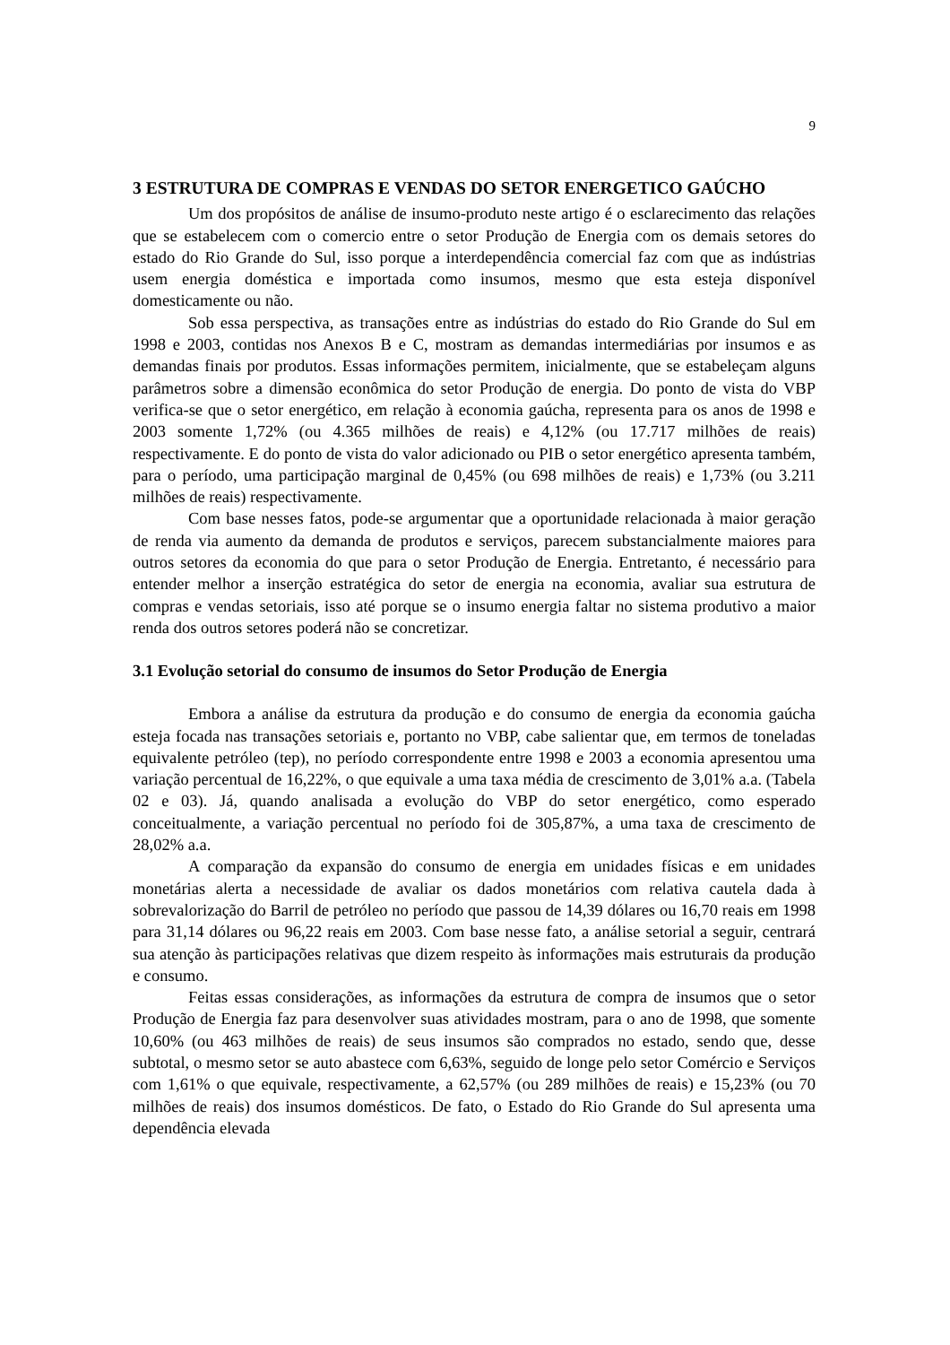9
3 ESTRUTURA DE COMPRAS E VENDAS DO SETOR ENERGETICO GAÚCHO
Um dos propósitos de análise de insumo-produto neste artigo é o esclarecimento das relações que se estabelecem com o comercio entre o setor Produção de Energia com os demais setores do estado do Rio Grande do Sul, isso porque a interdependência comercial faz com que as indústrias usem energia doméstica e importada como insumos, mesmo que esta esteja disponível domesticamente ou não.
Sob essa perspectiva, as transações entre as indústrias do estado do Rio Grande do Sul em 1998 e 2003, contidas nos Anexos B e C, mostram as demandas intermediárias por insumos e as demandas finais por produtos. Essas informações permitem, inicialmente, que se estabeleçam alguns parâmetros sobre a dimensão econômica do setor Produção de energia. Do ponto de vista do VBP verifica-se que o setor energético, em relação à economia gaúcha, representa para os anos de 1998 e 2003 somente 1,72% (ou 4.365 milhões de reais) e 4,12% (ou 17.717 milhões de reais) respectivamente. E do ponto de vista do valor adicionado ou PIB o setor energético apresenta também, para o período, uma participação marginal de 0,45% (ou 698 milhões de reais) e 1,73% (ou 3.211 milhões de reais) respectivamente.
Com base nesses fatos, pode-se argumentar que a oportunidade relacionada à maior geração de renda via aumento da demanda de produtos e serviços, parecem substancialmente maiores para outros setores da economia do que para o setor Produção de Energia. Entretanto, é necessário para entender melhor a inserção estratégica do setor de energia na economia, avaliar sua estrutura de compras e vendas setoriais, isso até porque se o insumo energia faltar no sistema produtivo a maior renda dos outros setores poderá não se concretizar.
3.1 Evolução setorial do consumo de insumos do Setor Produção de Energia
Embora a análise da estrutura da produção e do consumo de energia da economia gaúcha esteja focada nas transações setoriais e, portanto no VBP, cabe salientar que, em termos de toneladas equivalente petróleo (tep), no período correspondente entre 1998 e 2003 a economia apresentou uma variação percentual de 16,22%, o que equivale a uma taxa média de crescimento de 3,01% a.a. (Tabela 02 e 03). Já, quando analisada a evolução do VBP do setor energético, como esperado conceitualmente, a variação percentual no período foi de 305,87%, a uma taxa de crescimento de 28,02% a.a.
A comparação da expansão do consumo de energia em unidades físicas e em unidades monetárias alerta a necessidade de avaliar os dados monetários com relativa cautela dada à sobrevalorização do Barril de petróleo no período que passou de 14,39 dólares ou 16,70 reais em 1998 para 31,14 dólares ou 96,22 reais em 2003. Com base nesse fato, a análise setorial a seguir, centrará sua atenção às participações relativas que dizem respeito às informações mais estruturais da produção e consumo.
Feitas essas considerações, as informações da estrutura de compra de insumos que o setor Produção de Energia faz para desenvolver suas atividades mostram, para o ano de 1998, que somente 10,60% (ou 463 milhões de reais) de seus insumos são comprados no estado, sendo que, desse subtotal, o mesmo setor se auto abastece com 6,63%, seguido de longe pelo setor Comércio e Serviços com 1,61% o que equivale, respectivamente, a 62,57% (ou 289 milhões de reais) e 15,23% (ou 70 milhões de reais) dos insumos domésticos. De fato, o Estado do Rio Grande do Sul apresenta uma dependência elevada